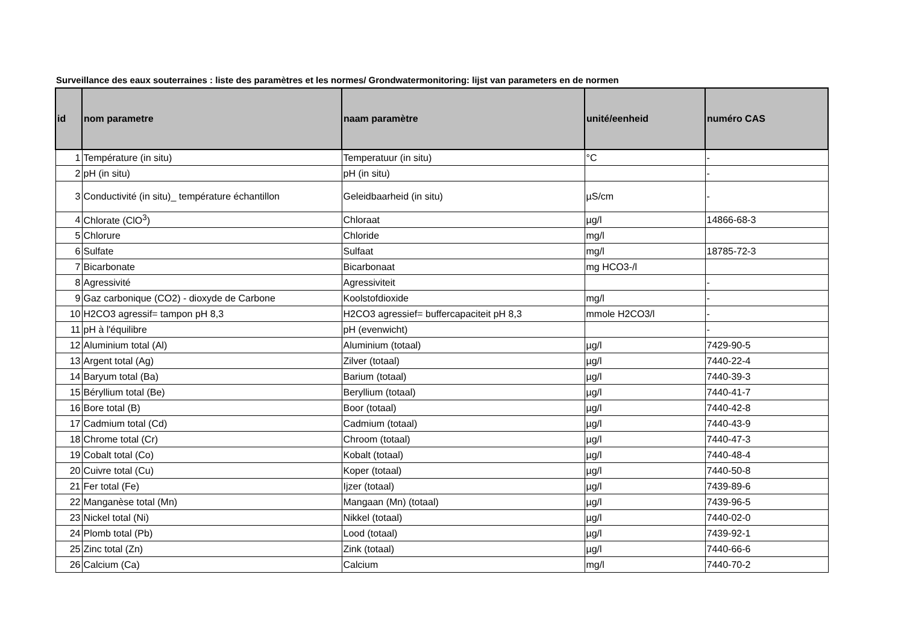Surveillance des eaux souterraines : liste des paramètres et les normes/ Grondwatermonitoring: lijst van parameters en de normen
| id | nom parametre | naam paramètre | unité/eenheid | numéro CAS |
| --- | --- | --- | --- | --- |
| 1 | Température (in situ) | Temperatuur (in situ) | °C | - |
| 2 | pH (in situ) | pH (in situ) | | - |
| 3 | Conductivité (in situ)_ température échantillon | Geleidbaarheid (in situ) | µS/cm | - |
| 4 | Chlorate (ClO<sup>3</sup>) | Chloraat | µg/l | 14866-68-3 |
| 5 | Chlorure | Chloride | mg/l | |
| 6 | Sulfate | Sulfaat | mg/l | 18785-72-3 |
| 7 | Bicarbonate | Bicarbonaat | mg HCO3-/l | |
| 8 | Agressivité | Agressiviteit | | - |
| 9 | Gaz carbonique (CO2) - dioxyde de Carbone | Koolstofdioxide | mg/l | - |
| 10 | H2CO3 agressif= tampon pH 8,3 | H2CO3 agressief= buffercapaciteit pH 8,3 | mmole H2CO3/l | - |
| 11 | pH à l'équilibre | pH (evenwicht) | | - |
| 12 | Aluminium total (Al) | Aluminium (totaal) | µg/l | 7429-90-5 |
| 13 | Argent total (Ag) | Zilver (totaal) | µg/l | 7440-22-4 |
| 14 | Baryum total (Ba) | Barium (totaal) | µg/l | 7440-39-3 |
| 15 | Béryllium total (Be) | Beryllium (totaal) | µg/l | 7440-41-7 |
| 16 | Bore total (B) | Boor (totaal) | µg/l | 7440-42-8 |
| 17 | Cadmium total (Cd) | Cadmium (totaal) | µg/l | 7440-43-9 |
| 18 | Chrome total (Cr) | Chroom (totaal) | µg/l | 7440-47-3 |
| 19 | Cobalt total (Co) | Kobalt (totaal) | µg/l | 7440-48-4 |
| 20 | Cuivre total (Cu) | Koper (totaal) | µg/l | 7440-50-8 |
| 21 | Fer total (Fe) | Ijzer (totaal) | µg/l | 7439-89-6 |
| 22 | Manganèse total (Mn) | Mangaan (Mn) (totaal) | µg/l | 7439-96-5 |
| 23 | Nickel total (Ni) | Nikkel (totaal) | µg/l | 7440-02-0 |
| 24 | Plomb total (Pb) | Lood (totaal) | µg/l | 7439-92-1 |
| 25 | Zinc total (Zn) | Zink (totaal) | µg/l | 7440-66-6 |
| 26 | Calcium (Ca) | Calcium | mg/l | 7440-70-2 |